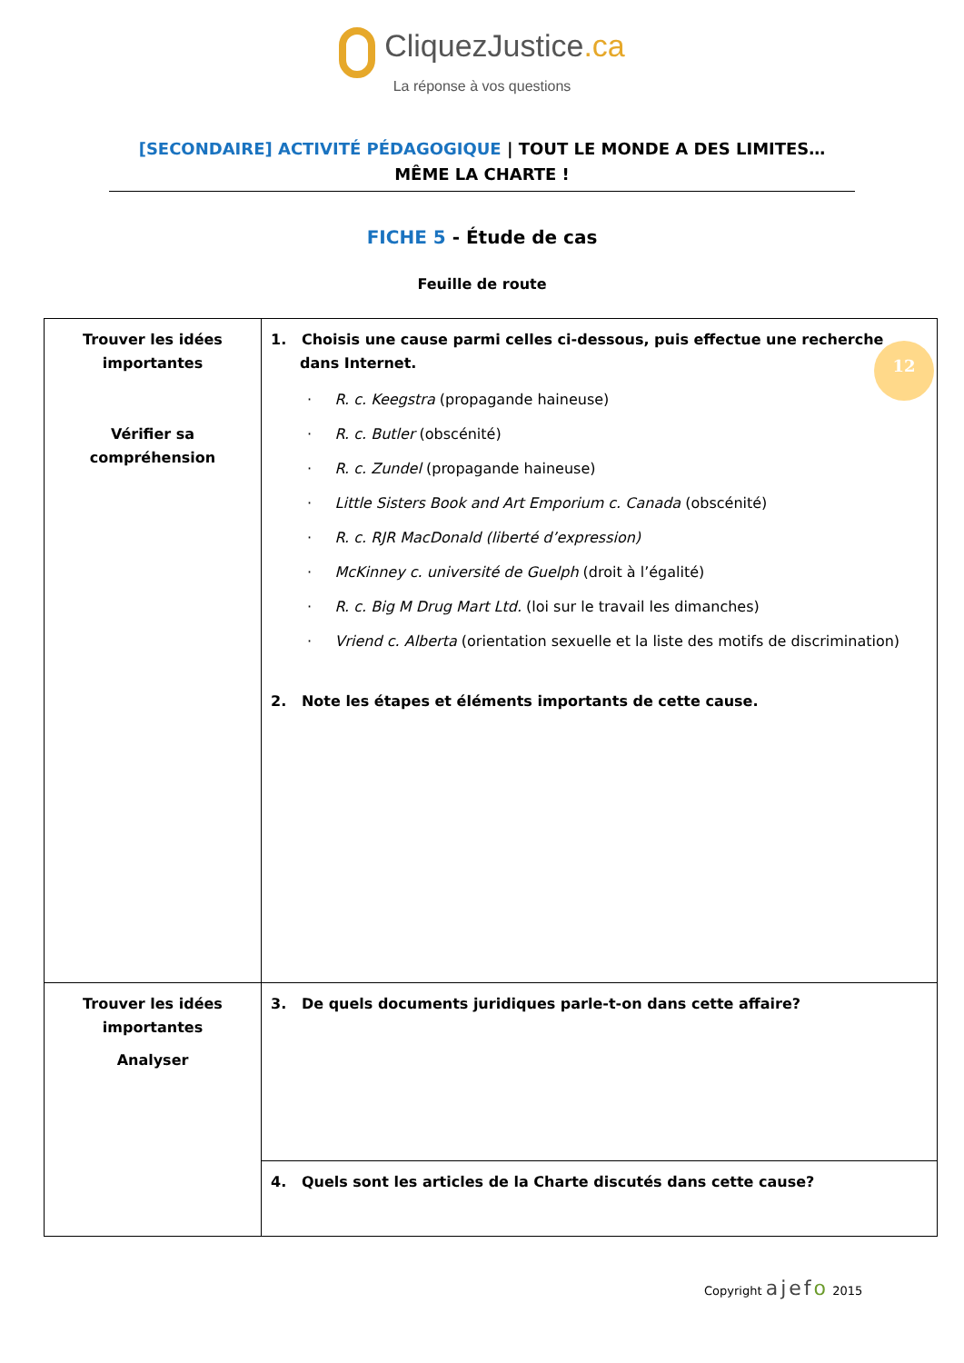CliquezJustice.ca
La réponse à vos questions
[SECONDAIRE] ACTIVITÉ PÉDAGOGIQUE | TOUT LE MONDE A DES LIMITES… MÊME LA CHARTE !
FICHE 5 - Étude de cas
Feuille de route
| Trouver les idées importantes Vérifier sa compréhension | 1. Choisis une cause parmi celles ci-dessous, puis effectue une recherche dans Internet. · R. c. Keegstra (propagande haineuse) · R. c. Butler (obscénité) · R. c. Zundel (propagande haineuse) · Little Sisters Book and Art Emporium c. Canada (obscénité) · R. c. RJR MacDonald (liberté d’expression) · McKinney c. université de Guelph (droit à l’égalité) · R. c. Big M Drug Mart Ltd. (loi sur le travail les dimanches) · Vriend c. Alberta (orientation sexuelle et la liste des motifs de discrimination) 2. Note les étapes et éléments importants de cette cause. |
| Trouver les idées importantes Analyser | 3. De quels documents juridiques parle-t-on dans cette affaire? |
| | 4. Quels sont les articles de la Charte discutés dans cette cause? |
12
Copyright ajefo 2015